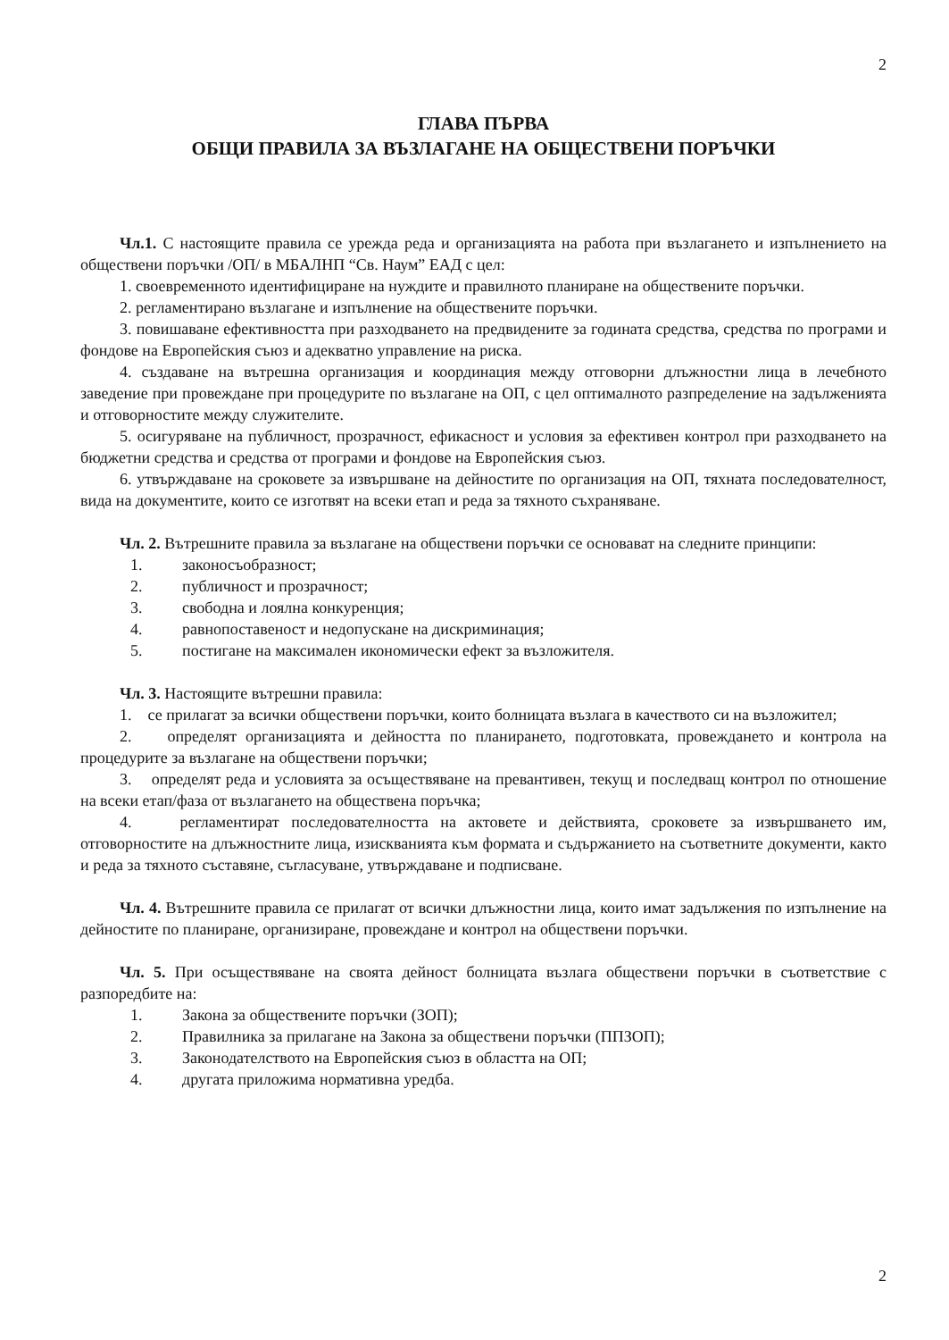2
ГЛАВА ПЪРВА
ОБЩИ ПРАВИЛА ЗА ВЪЗЛАГАНЕ НА ОБЩЕСТВЕНИ ПОРЪЧКИ
Чл.1. С настоящите правила се урежда реда и организацията на работа при възлагането и изпълнението на обществени поръчки /ОП/ в МБАЛНП “Св. Наум” ЕАД с цел:
1. своевременното идентифициране на нуждите и правилното планиране на обществените поръчки.
2. регламентирано възлагане и изпълнение на обществените поръчки.
3. повишаване ефективността при разходването на предвидените за годината средства, средства по програми и фондове на Европейския съюз и адекватно управление на риска.
4. създаване на вътрешна организация и координация между отговорни длъжностни лица в лечебното заведение при провеждане при процедурите по възлагане на ОП, с цел оптималното разпределение на задълженията и отговорностите между служителите.
5. осигуряване на публичност, прозрачност, ефикасност и условия за ефективен контрол при разходването на бюджетни средства и средства от програми и фондове на Европейския съюз.
6. утвърждаване на сроковете за извършване на дейностите по организация на ОП, тяхната последователност, вида на документите, които се изготвят на всеки етап и реда за тяхното съхраняване.
Чл. 2. Вътрешните правила за възлагане на обществени поръчки се основават на следните принципи:
1. законосъобразност;
2. публичност и прозрачност;
3. свободна и лоялна конкуренция;
4. равнопоставеност и недопускане на дискриминация;
5. постигане на максимален икономически ефект за възложителя.
Чл. 3. Настоящите вътрешни правила:
1. се прилагат за всички обществени поръчки, които болницата възлага в качеството си на възложител;
2. определят организацията и дейността по планирането, подготовката, провеждането и контрола на процедурите за възлагане на обществени поръчки;
3. определят реда и условията за осъществяване на превантивен, текущ и последващ контрол по отношение на всеки етап/фаза от възлагането на обществена поръчка;
4. регламентират последователността на актовете и действията, сроковете за извършването им, отговорностите на длъжностните лица, изискванията към формата и съдържанието на съответните документи, както и реда за тяхното съставяне, съгласуване, утвърждаване и подписване.
Чл. 4. Вътрешните правила се прилагат от всички длъжностни лица, които имат задължения по изпълнение на дейностите по планиране, организиране, провеждане и контрол на обществени поръчки.
Чл. 5. При осъществяване на своята дейност болницата възлага обществени поръчки в съответствие с разпоредбите на:
1. Закона за обществените поръчки (ЗОП);
2. Правилника за прилагане на Закона за обществени поръчки (ППЗОП);
3. Законодателството на Европейския съюз в областта на ОП;
4. другата приложима нормативна уредба.
2